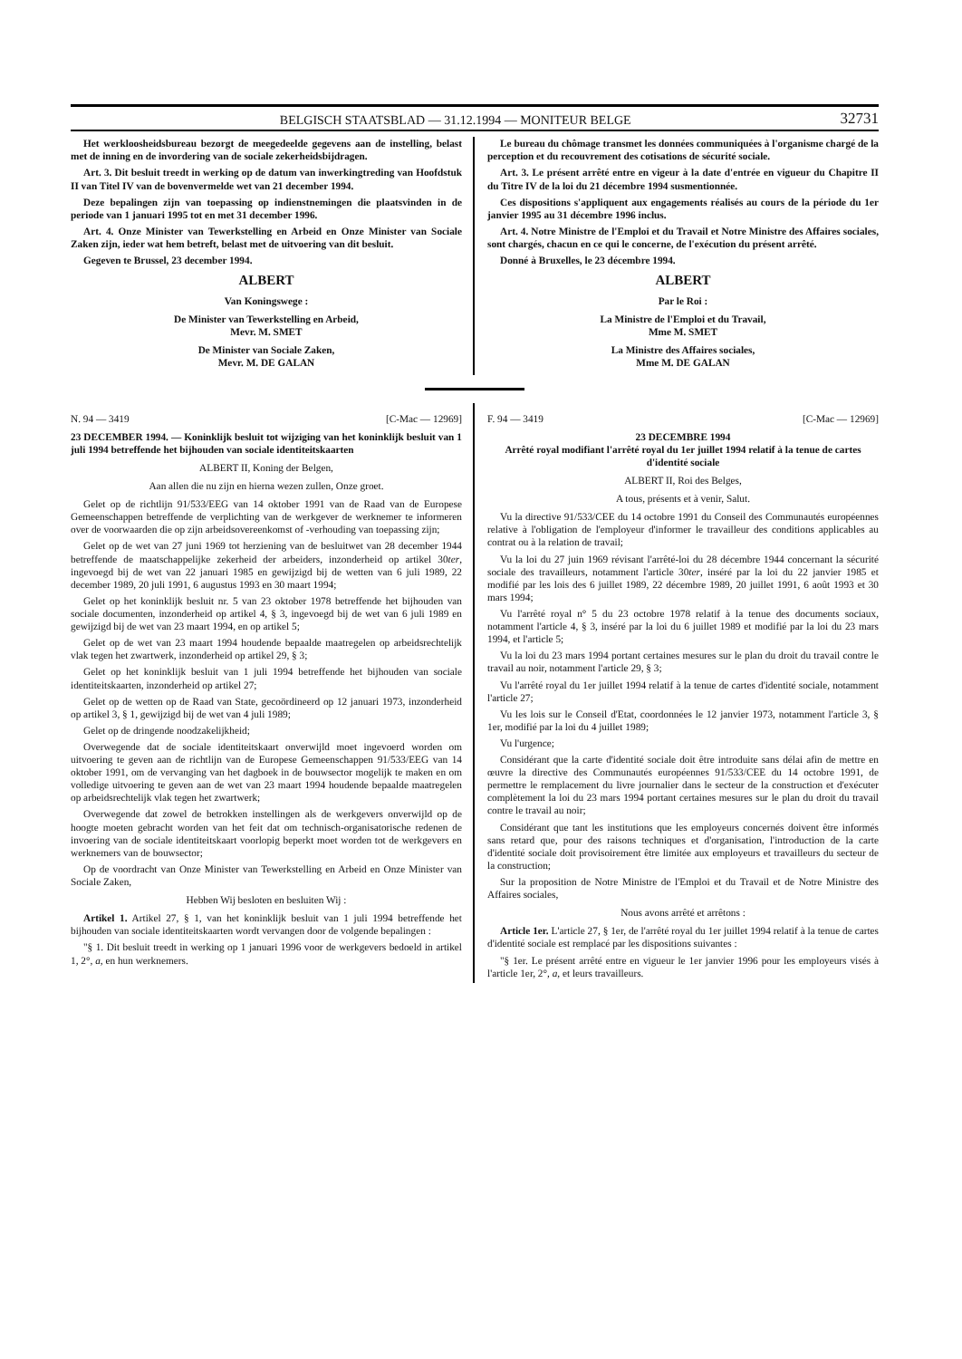BELGISCH STAATSBLAD — 31.12.1994 — MONITEUR BELGE 32731
Het werkloosheidsbureau bezorgt de meegedeelde gegevens aan de instelling, belast met de inning en de invordering van de sociale zekerheidsbijdragen.
Art. 3. Dit besluit treedt in werking op de datum van inwerkingtreding van Hoofdstuk II van Titel IV van de bovenvermelde wet van 21 december 1994.
Deze bepalingen zijn van toepassing op indienstnemingen die plaatsvinden in de periode van 1 januari 1995 tot en met 31 december 1996.
Art. 4. Onze Minister van Tewerkstelling en Arbeid en Onze Minister van Sociale Zaken zijn, ieder wat hem betreft, belast met de uitvoering van dit besluit.
Gegeven te Brussel, 23 december 1994.
ALBERT
Van Koningswege :
De Minister van Tewerkstelling en Arbeid,
Mevr. M. SMET
De Minister van Sociale Zaken,
Mevr. M. DE GALAN
Le bureau du chômage transmet les données communiquées à l'organisme chargé de la perception et du recouvrement des cotisations de sécurité sociale.
Art. 3. Le présent arrêté entre en vigeur à la date d'entrée en vigueur du Chapitre II du Titre IV de la loi du 21 décembre 1994 susmentionnée.
Ces dispositions s'appliquent aux engagements réalisés au cours de la période du 1er janvier 1995 au 31 décembre 1996 inclus.
Art. 4. Notre Ministre de l'Emploi et du Travail et Notre Ministre des Affaires sociales, sont chargés, chacun en ce qui le concerne, de l'exécution du présent arrêté.
Donné à Bruxelles, le 23 décembre 1994.
ALBERT
Par le Roi :
La Ministre de l'Emploi et du Travail,
Mme M. SMET
La Ministre des Affaires sociales,
Mme M. DE GALAN
N. 94 — 3419 [C-Mac — 12969]
23 DECEMBER 1994. — Koninklijk besluit tot wijziging van het koninklijk besluit van 1 juli 1994 betreffende het bijhouden van sociale identiteitskaarten
ALBERT II, Koning der Belgen,
Aan allen die nu zijn en hierna wezen zullen, Onze groet.
Gelet op de richtlijn 91/533/EEG van 14 oktober 1991 van de Raad van de Europese Gemeenschappen betreffende de verplichting van de werkgever de werknemer te informeren over de voorwaarden die op zijn arbeidsovereenkomst of -verhouding van toepassing zijn;
Gelet op de wet van 27 juni 1969 tot herziening van de besluitwet van 28 december 1944 betreffende de maatschappelijke zekerheid der arbeiders, inzonderheid op artikel 30ter, ingevoegd bij de wet van 22 januari 1985 en gewijzigd bij de wetten van 6 juli 1989, 22 december 1989, 20 juli 1991, 6 augustus 1993 en 30 maart 1994;
Gelet op het koninklijk besluit nr. 5 van 23 oktober 1978 betreffende het bijhouden van sociale documenten, inzonderheid op artikel 4, § 3, ingevoegd bij de wet van 6 juli 1989 en gewijzigd bij de wet van 23 maart 1994, en op artikel 5;
Gelet op de wet van 23 maart 1994 houdende bepaalde maatregelen op arbeidsrechtelijk vlak tegen het zwartwerk, inzonderheid op artikel 29, § 3;
Gelet op het koninklijk besluit van 1 juli 1994 betreffende het bijhouden van sociale identiteitskaarten, inzonderheid op artikel 27;
Gelet op de wetten op de Raad van State, gecoördineerd op 12 januari 1973, inzonderheid op artikel 3, § 1, gewijzigd bij de wet van 4 juli 1989;
Gelet op de dringende noodzakelijkheid;
Overwegende dat de sociale identiteitskaart onverwijld moet ingevoerd worden om uitvoering te geven aan de richtlijn van de Europese Gemeenschappen 91/533/EEG van 14 oktober 1991, om de vervanging van het dagboek in de bouwsector mogelijk te maken en om volledige uitvoering te geven aan de wet van 23 maart 1994 houdende bepaalde maatregelen op arbeidsrechtelijk vlak tegen het zwartwerk;
Overwegende dat zowel de betrokken instellingen als de werkgevers onverwijld op de hoogte moeten gebracht worden van het feit dat om technisch-organisatorische redenen de invoering van de sociale identiteitskaart voorlopig beperkt moet worden tot de werkgevers en werknemers van de bouwsector;
Op de voordracht van Onze Minister van Tewerkstelling en Arbeid en Onze Minister van Sociale Zaken,
Hebben Wij besloten en besluiten Wij :
Artikel 1. Artikel 27, § 1, van het koninklijk besluit van 1 juli 1994 betreffende het bijhouden van sociale identiteitskaarten wordt vervangen door de volgende bepalingen :
"§ 1. Dit besluit treedt in werking op 1 januari 1996 voor de werkgevers bedoeld in artikel 1, 2°, a, en hun werknemers.
F. 94 — 3419 [C-Mac — 12969]
23 DECEMBRE 1994
Arrêté royal modifiant l'arrêté royal du 1er juillet 1994 relatif à la tenue de cartes d'identité sociale
ALBERT II, Roi des Belges,
A tous, présents et à venir, Salut.
Vu la directive 91/533/CEE du 14 octobre 1991 du Conseil des Communautés européennes relative à l'obligation de l'employeur d'informer le travailleur des conditions applicables au contrat ou à la relation de travail;
Vu la loi du 27 juin 1969 révisant l'arrêté-loi du 28 décembre 1944 concernant la sécurité sociale des travailleurs, notamment l'article 30ter, inséré par la loi du 22 janvier 1985 et modifié par les lois des 6 juillet 1989, 22 décembre 1989, 20 juillet 1991, 6 août 1993 et 30 mars 1994;
Vu l'arrêté royal n° 5 du 23 octobre 1978 relatif à la tenue des documents sociaux, notamment l'article 4, § 3, inséré par la loi du 6 juillet 1989 et modifié par la loi du 23 mars 1994, et l'article 5;
Vu la loi du 23 mars 1994 portant certaines mesures sur le plan du droit du travail contre le travail au noir, notamment l'article 29, § 3;
Vu l'arrêté royal du 1er juillet 1994 relatif à la tenue de cartes d'identité sociale, notamment l'article 27;
Vu les lois sur le Conseil d'Etat, coordonnées le 12 janvier 1973, notamment l'article 3, § 1er, modifié par la loi du 4 juillet 1989;
Vu l'urgence;
Considérant que la carte d'identité sociale doit être introduite sans délai afin de mettre en œuvre la directive des Communautés européennes 91/533/CEE du 14 octobre 1991, de permettre le remplacement du livre journalier dans le secteur de la construction et d'exécuter complètement la loi du 23 mars 1994 portant certaines mesures sur le plan du droit du travail contre le travail au noir;
Considérant que tant les institutions que les employeurs concernés doivent être informés sans retard que, pour des raisons techniques et d'organisation, l'introduction de la carte d'identité sociale doit provisoirement être limitée aux employeurs et travailleurs du secteur de la construction;
Sur la proposition de Notre Ministre de l'Emploi et du Travail et de Notre Ministre des Affaires sociales,
Nous avons arrêté et arrêtons :
Article 1er. L'article 27, § 1er, de l'arrêté royal du 1er juillet 1994 relatif à la tenue de cartes d'identité sociale est remplacé par les dispositions suivantes :
"§ 1er. Le présent arrêté entre en vigueur le 1er janvier 1996 pour les employeurs visés à l'article 1er, 2°, a, et leurs travailleurs.